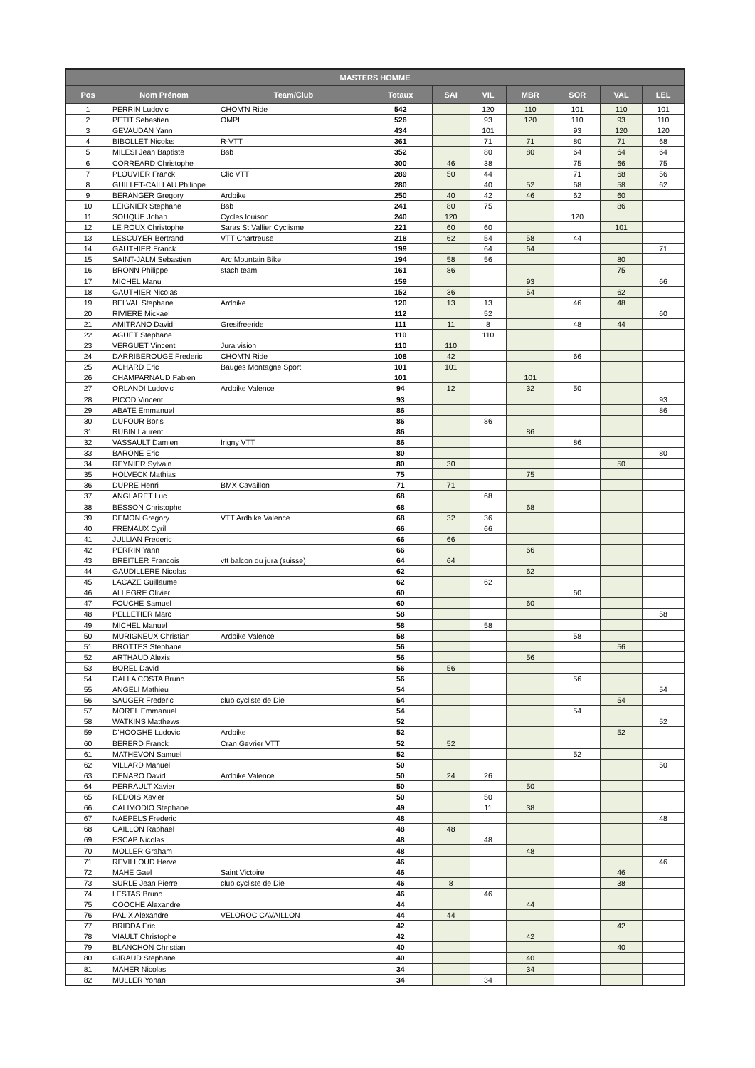| MASTERS HOMME | | | | | | | | | |
| --- | --- | --- | --- | --- | --- | --- | --- | --- | --- |
| Pos | Nom Prénom | Team/Club | Totaux | SAI | VIL | MBR | SOR | VAL | LEL |
| 1 | PERRIN Ludovic | CHOM'N Ride | 542 | | 120 | 110 | 101 | 110 | 101 |
| 2 | PETIT Sebastien | OMPI | 526 | | 93 | 120 | 110 | 93 | 110 |
| 3 | GEVAUDAN Yann | | 434 | | 101 | | 93 | 120 | 120 |
| 4 | BIBOLLET Nicolas | R-VTT | 361 | | 71 | 71 | 80 | 71 | 68 |
| 5 | MILESI Jean Baptiste | Bsb | 352 | | 80 | 80 | 64 | 64 | 64 |
| 6 | CORREARD Christophe | | 300 | 46 | 38 | | 75 | 66 | 75 |
| 7 | PLOUVIER Franck | Clic VTT | 289 | 50 | 44 | | 71 | 68 | 56 |
| 8 | GUILLET-CAILLAU Philippe | | 280 | | 40 | 52 | 68 | 58 | 62 |
| 9 | BERANGER Gregory | Ardbike | 250 | 40 | 42 | 46 | 62 | 60 | |
| 10 | LEIGNIER Stephane | Bsb | 241 | 80 | 75 | | | 86 | |
| 11 | SOUQUE Johan | Cycles louison | 240 | 120 | | | 120 | | |
| 12 | LE ROUX Christophe | Saras St Vallier Cyclisme | 221 | 60 | 60 | | | 101 | |
| 13 | LESCUYER Bertrand | VTT Chartreuse | 218 | 62 | 54 | 58 | 44 | | |
| 14 | GAUTHIER Franck | | 199 | | 64 | 64 | | | 71 |
| 15 | SAINT-JALM Sebastien | Arc Mountain Bike | 194 | 58 | 56 | | | 80 | |
| 16 | BRONN Philippe | stach team | 161 | 86 | | | | 75 | |
| 17 | MICHEL Manu | | 159 | | | 93 | | | 66 |
| 18 | GAUTHIER Nicolas | | 152 | 36 | | 54 | | 62 | |
| 19 | BELVAL Stephane | Ardbike | 120 | 13 | 13 | | 46 | 48 | |
| 20 | RIVIERE Mickael | | 112 | | 52 | | | | 60 |
| 21 | AMITRANO David | Gresifreeride | 111 | 11 | 8 | | 48 | 44 | |
| 22 | AGUET Stephane | | 110 | | 110 | | | | |
| 23 | VERGUET Vincent | Jura vision | 110 | 110 | | | | | |
| 24 | DARRIBEROUGE Frederic | CHOM'N Ride | 108 | 42 | | | 66 | | |
| 25 | ACHARD Eric | Bauges Montagne Sport | 101 | 101 | | | | | |
| 26 | CHAMPARNAUD Fabien | | 101 | | | 101 | | | |
| 27 | ORLANDI Ludovic | Ardbike Valence | 94 | 12 | | 32 | 50 | | |
| 28 | PICOD Vincent | | 93 | | | | | | 93 |
| 29 | ABATE Emmanuel | | 86 | | | | | | 86 |
| 30 | DUFOUR Boris | | 86 | | 86 | | | | |
| 31 | RUBIN Laurent | | 86 | | | 86 | | | |
| 32 | VASSAULT Damien | Irigny VTT | 86 | | | | 86 | | |
| 33 | BARONE Eric | | 80 | | | | | | 80 |
| 34 | REYNIER Sylvain | | 80 | 30 | | | | 50 | |
| 35 | HOLVECK Mathias | | 75 | | | 75 | | | |
| 36 | DUPRE Henri | BMX Cavaillon | 71 | 71 | | | | | |
| 37 | ANGLARET Luc | | 68 | | 68 | | | | |
| 38 | BESSON Christophe | | 68 | | | 68 | | | |
| 39 | DEMON Gregory | VTT Ardbike Valence | 68 | 32 | 36 | | | | |
| 40 | FREMAUX Cyril | | 66 | | 66 | | | | |
| 41 | JULLIAN Frederic | | 66 | 66 | | | | | |
| 42 | PERRIN Yann | | 66 | | | 66 | | | |
| 43 | BREITLER Francois | vtt balcon du jura (suisse) | 64 | 64 | | | | | |
| 44 | GAUDILLERE Nicolas | | 62 | | | 62 | | | |
| 45 | LACAZE Guillaume | | 62 | | 62 | | | | |
| 46 | ALLEGRE Olivier | | 60 | | | | 60 | | |
| 47 | FOUCHE Samuel | | 60 | | | 60 | | | |
| 48 | PELLETIER Marc | | 58 | | | | | | 58 |
| 49 | MICHEL Manuel | | 58 | | 58 | | | | |
| 50 | MURIGNEUX Christian | Ardbike Valence | 58 | | | | 58 | | |
| 51 | BROTTES Stephane | | 56 | | | | | 56 | |
| 52 | ARTHAUD Alexis | | 56 | | | 56 | | | |
| 53 | BOREL David | | 56 | 56 | | | | | |
| 54 | DALLA COSTA Bruno | | 56 | | | | 56 | | |
| 55 | ANGELI Mathieu | | 54 | | | | | | 54 |
| 56 | SAUGER Frederic | club cycliste de Die | 54 | | | | | 54 | |
| 57 | MOREL Emmanuel | | 54 | | | | 54 | | |
| 58 | WATKINS Matthews | | 52 | | | | | | 52 |
| 59 | D'HOOGHE Ludovic | Ardbike | 52 | | | | | 52 | |
| 60 | BERERD Franck | Cran Gevrier VTT | 52 | 52 | | | | | |
| 61 | MATHEVON Samuel | | 52 | | | | 52 | | |
| 62 | VILLARD Manuel | | 50 | | | | | | 50 |
| 63 | DENARO David | Ardbike Valence | 50 | 24 | 26 | | | | |
| 64 | PERRAULT Xavier | | 50 | | | 50 | | | |
| 65 | REDOIS Xavier | | 50 | | 50 | | | | |
| 66 | CALIMODIO Stephane | | 49 | | 11 | 38 | | | |
| 67 | NAEPELS Frederic | | 48 | | | | | | 48 |
| 68 | CAILLON Raphael | | 48 | 48 | | | | | |
| 69 | ESCAP Nicolas | | 48 | | 48 | | | | |
| 70 | MOLLER Graham | | 48 | | | 48 | | | |
| 71 | REVILLOUD Herve | | 46 | | | | | | 46 |
| 72 | MAHE Gael | Saint Victoire | 46 | | | | | 46 | |
| 73 | SURLE Jean Pierre | club cycliste de Die | 46 | 8 | | | | 38 | |
| 74 | LESTAS Bruno | | 46 | | 46 | | | | |
| 75 | COOCHE Alexandre | | 44 | | | 44 | | | |
| 76 | PALIX Alexandre | VELOROC CAVAILLON | 44 | 44 | | | | | |
| 77 | BRIDDA Eric | | 42 | | | | | 42 | |
| 78 | VIAULT Christophe | | 42 | | | 42 | | | |
| 79 | BLANCHON Christian | | 40 | | | | | 40 | |
| 80 | GIRAUD Stephane | | 40 | | | 40 | | | |
| 81 | MAHER Nicolas | | 34 | | | 34 | | | |
| 82 | MULLER Yohan | | 34 | | 34 | | | | |